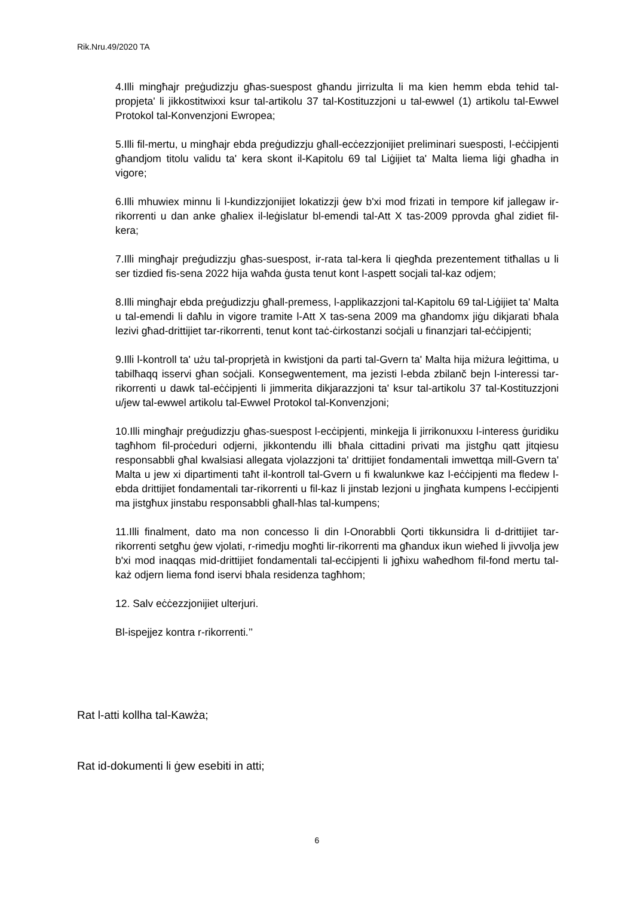Rik.Nru.49/2020 TA
4.Illi mingħajr preġudizzju għas-suespost għandu jirrizulta li ma kien hemm ebda tehid tal-propjeta' li jikkostitwixxi ksur tal-artikolu 37 tal-Kostituzzjoni u tal-ewwel (1) artikolu tal-Ewwel Protokol tal-Konvenzjoni Ewropea;
5.Illi fil-mertu, u mingħajr ebda preġudizzju għall-ecċezzjonijiet preliminari suesposti, l-eċċipjenti għandjom titolu validu ta' kera skont il-Kapitolu 69 tal Liġijiet ta' Malta liema liġi għadha in vigore;
6.Illi mhuwiex minnu li l-kundizzjonijiet lokatizzji ġew b'xi mod frizati in tempore kif jallegaw ir-rikorrenti u dan anke għaliex il-leġislatur bl-emendi tal-Att X tas-2009 pprovda għal zidiet fil-kera;
7.Illi mingħajr preġudizzju għas-suespost, ir-rata tal-kera li qiegħda prezentement titħallas u li ser tizdied fis-sena 2022 hija waħda ġusta tenut kont l-aspett socjali tal-kaz odjem;
8.Illi mingħajr ebda preġudizzju għall-premess, l-applikazzjoni tal-Kapitolu 69 tal-Liġijiet ta' Malta u tal-emendi li daħlu in vigore tramite l-Att X tas-sena 2009 ma għandomx jiġu dikjarati bħala lezivi għad-drittijiet tar-rikorrenti, tenut kont taċ-ċirkostanzi soċjali u finanzjari tal-eċċipjenti;
9.Illi l-kontroll ta' użu tal-proprjetà in kwistjoni da parti tal-Gvern ta' Malta hija miżura leġittima, u tabilħaqq isservi għan soċjali. Konsegwentement, ma jezisti l-ebda zbilanč bejn l-interessi tar-rikorrenti u dawk tal-eċċipjenti li jimmerita dikjarazzjoni ta' ksur tal-artikolu 37 tal-Kostituzzjoni u/jew tal-ewwel artikolu tal-Ewwel Protokol tal-Konvenzjoni;
10.Illi mingħajr preġudizzju għas-suespost l-ecċipjenti, minkejja li jirrikonuxxu l-interess ġuridiku tagħhom fil-proċeduri odjerni, jikkontendu illi bħala cittadini privati ma jistgħu qatt jitqiesu responsabbli għal kwalsiasi allegata vjolazzjoni ta' drittijiet fondamentali imwettqa mill-Gvern ta' Malta u jew xi dipartimenti taħt il-kontroll tal-Gvern u fi kwalunkwe kaz l-eċċipjenti ma fledew l-ebda drittijiet fondamentali tar-rikorrenti u fil-kaz li jinstab lezjoni u jingħata kumpens l-ecċipjenti ma jistgħux jinstabu responsabbli għall-ħlas tal-kumpens;
11.Illi finalment, dato ma non concesso li din l-Onorabbli Qorti tikkunsidra li d-drittijiet tar-rikorrenti setgħu ġew vjolati, r-rimedju mogħti lir-rikorrenti ma għandux ikun wieħed li jivvolja jew b'xi mod inaqqas mid-drittijiet fondamentali tal-ecċipjenti li jgħixu waħedhom fil-fond mertu tal-każ odjern liema fond iservi bħala residenza tagħhom;
12. Salv eċċezzjonijiet ulterjuri.
Bl-ispejjez kontra r-rikorrenti.’’
Rat l-atti kollha tal-Kawża;
Rat id-dokumenti li ġew esebiti in atti;
6